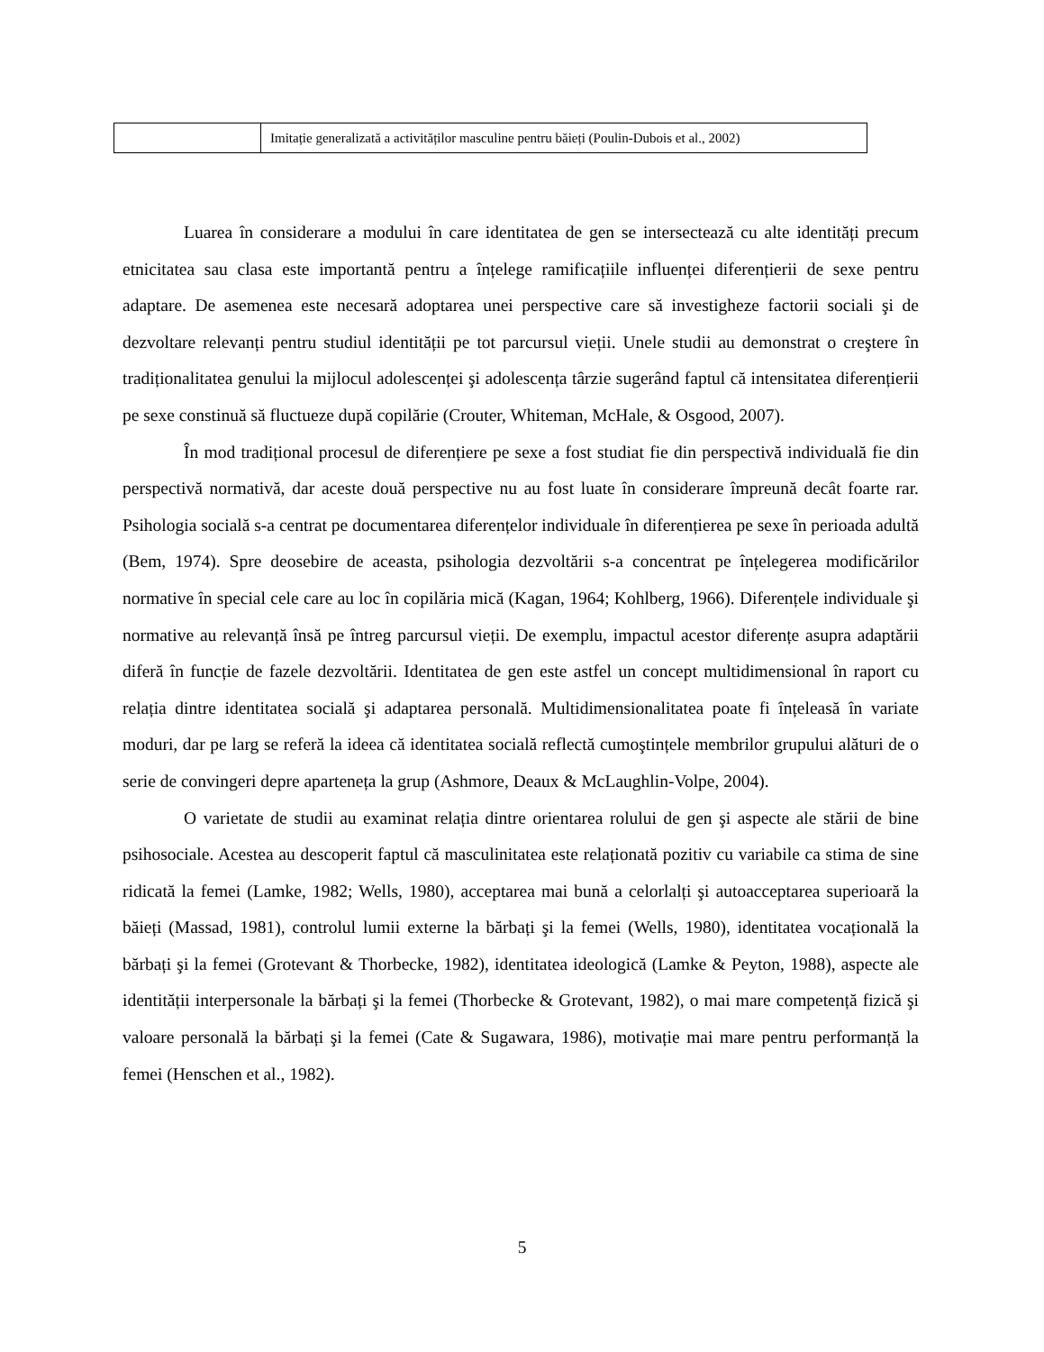| | Imitație generalizată a activităților masculine pentru băieți (Poulin-Dubois et al., 2002) |
Luarea în considerare a modului în care identitatea de gen se intersectează cu alte identități precum etnicitatea sau clasa este importantă pentru a înțelege ramificațiile influenței diferențierii de sexe pentru adaptare. De asemenea este necesară adoptarea unei perspective care să investigheze factorii sociali şi de dezvoltare relevanți pentru studiul identității pe tot parcursul vieții. Unele studii au demonstrat o creştere în tradiționalitatea genului la mijlocul adolescenței şi adolescența târzie sugerând faptul că intensitatea diferențierii pe sexe constinuă să fluctueze după copilărie (Crouter, Whiteman, McHale, & Osgood, 2007).
În mod tradițional procesul de diferențiere pe sexe a fost studiat fie din perspectivă individuală fie din perspectivă normativă, dar aceste două perspective nu au fost luate în considerare împreună decât foarte rar. Psihologia socială s-a centrat pe documentarea diferențelor individuale în diferențierea pe sexe în perioada adultă (Bem, 1974). Spre deosebire de aceasta, psihologia dezvoltării s-a concentrat pe înțelegerea modificărilor normative în special cele care au loc în copilăria mică (Kagan, 1964; Kohlberg, 1966). Diferențele individuale şi normative au relevanță însă pe întreg parcursul vieții. De exemplu, impactul acestor diferențe asupra adaptării diferă în funcție de fazele dezvoltării. Identitatea de gen este astfel un concept multidimensional în raport cu relația dintre identitatea socială şi adaptarea personală. Multidimensionalitatea poate fi înțeleasă în variate moduri, dar pe larg se referă la ideea că identitatea socială reflectă cumoştințele membrilor grupului alături de o serie de convingeri depre aparteneța la grup (Ashmore, Deaux & McLaughlin-Volpe, 2004).
O varietate de studii au examinat relația dintre orientarea rolului de gen şi aspecte ale stării de bine psihosociale. Acestea au descoperit faptul că masculinitatea este relaționată pozitiv cu variabile ca stima de sine ridicată la femei (Lamke, 1982; Wells, 1980), acceptarea mai bună a celorlalți şi autoacceptarea superioară la băieți (Massad, 1981), controlul lumii externe la bărbați şi la femei (Wells, 1980), identitatea vocațională la bărbați şi la femei (Grotevant & Thorbecke, 1982), identitatea ideologică (Lamke & Peyton, 1988), aspecte ale identității interpersonale la bărbați şi la femei (Thorbecke & Grotevant, 1982), o mai mare competență fizică şi valoare personală la bărbați şi la femei (Cate & Sugawara, 1986), motivație mai mare pentru performanță la femei (Henschen et al., 1982).
5